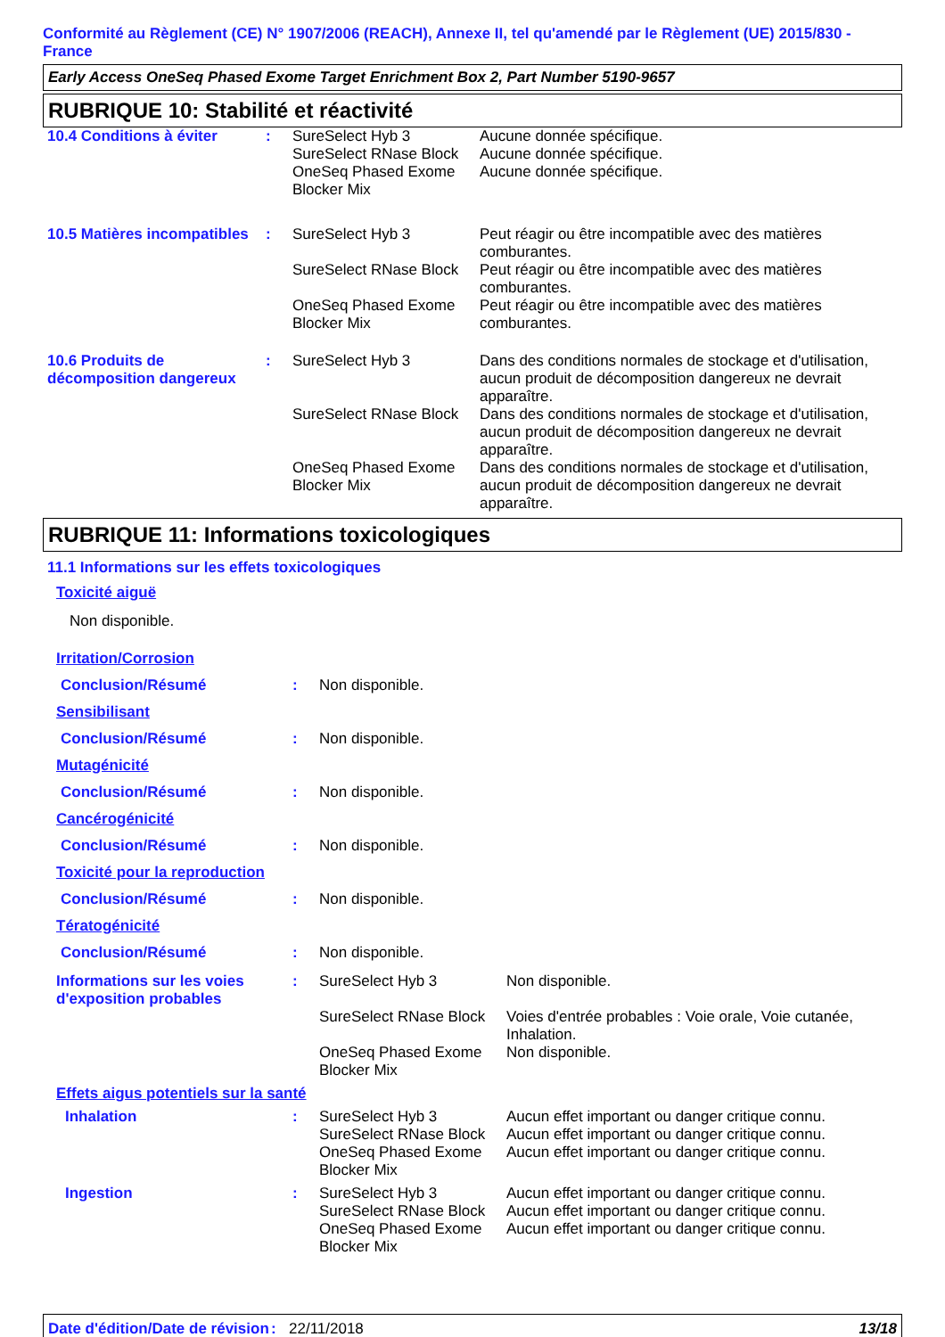Conformité au Règlement (CE) N° 1907/2006 (REACH), Annexe II, tel qu'amendé par le Règlement (UE) 2015/830 - France
Early Access OneSeq Phased Exome Target Enrichment Box 2, Part Number 5190-9657
RUBRIQUE 10: Stabilité et réactivité
| 10.4 Conditions à éviter | : | SureSelect Hyb 3 | Aucune donnée spécifique. |
| | | SureSelect RNase Block | Aucune donnée spécifique. |
| | | OneSeq Phased Exome Blocker Mix | Aucune donnée spécifique. |
| 10.5 Matières incompatibles | : | SureSelect Hyb 3 | Peut réagir ou être incompatible avec des matières comburantes. |
| | | SureSelect RNase Block | Peut réagir ou être incompatible avec des matières comburantes. |
| | | OneSeq Phased Exome Blocker Mix | Peut réagir ou être incompatible avec des matières comburantes. |
| 10.6 Produits de décomposition dangereux | : | SureSelect Hyb 3 | Dans des conditions normales de stockage et d'utilisation, aucun produit de décomposition dangereux ne devrait apparaître. |
| | | SureSelect RNase Block | Dans des conditions normales de stockage et d'utilisation, aucun produit de décomposition dangereux ne devrait apparaître. |
| | | OneSeq Phased Exome Blocker Mix | Dans des conditions normales de stockage et d'utilisation, aucun produit de décomposition dangereux ne devrait apparaître. |
RUBRIQUE 11: Informations toxicologiques
11.1 Informations sur les effets toxicologiques
Toxicité aiguë
Non disponible.
| Irritation/Corrosion | | | |
| Conclusion/Résumé | : | Non disponible. | |
| Sensibilisant | | | |
| Conclusion/Résumé | : | Non disponible. | |
| Mutagénicité | | | |
| Conclusion/Résumé | : | Non disponible. | |
| Cancérogénicité | | | |
| Conclusion/Résumé | : | Non disponible. | |
| Toxicité pour la reproduction | | | |
| Conclusion/Résumé | : | Non disponible. | |
| Tératogénicité | | | |
| Conclusion/Résumé | : | Non disponible. | |
| Informations sur les voies d'exposition probables | : | SureSelect Hyb 3 | Non disponible. |
| | | SureSelect RNase Block | Voies d'entrée probables : Voie orale, Voie cutanée, Inhalation. |
| | | OneSeq Phased Exome Blocker Mix | Non disponible. |
| Effets aigus potentiels sur la santé | | | |
| Inhalation | : | SureSelect Hyb 3 | Aucun effet important ou danger critique connu. |
| | | SureSelect RNase Block | Aucun effet important ou danger critique connu. |
| | | OneSeq Phased Exome Blocker Mix | Aucun effet important ou danger critique connu. |
| Ingestion | : | SureSelect Hyb 3 | Aucun effet important ou danger critique connu. |
| | | SureSelect RNase Block | Aucun effet important ou danger critique connu. |
| | | OneSeq Phased Exome Blocker Mix | Aucun effet important ou danger critique connu. |
Date d'édition/Date de révision
: 22/11/2018 13/18